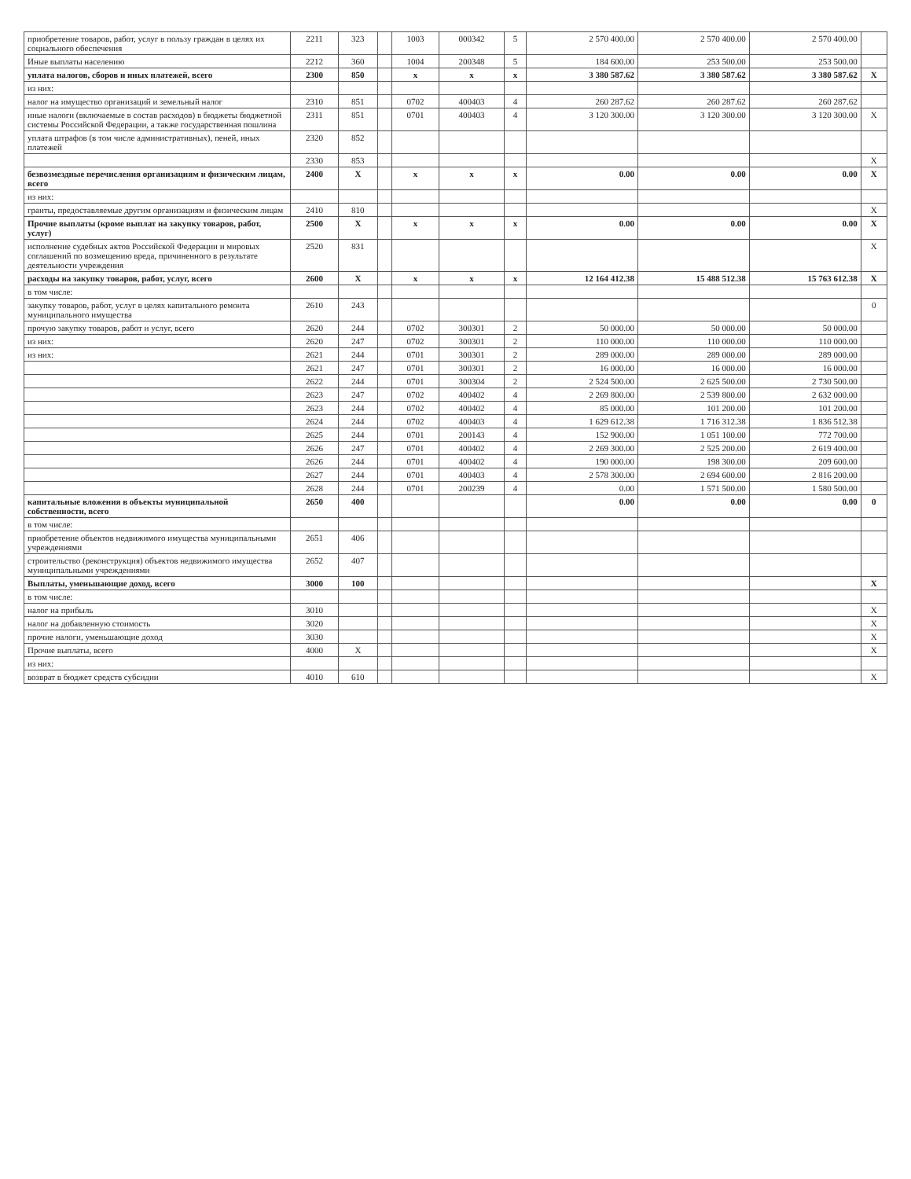| приобретение товаров, работ, услуг в пользу граждан в целях их социального обеспечения | 2211 | 323 | | 1003 | 000342 | 5 | 2 570 400.00 | 2 570 400.00 | 2 570 400.00 | |
| Иные выплаты населению | 2212 | 360 | | 1004 | 200348 | 5 | 184 600.00 | 253 500.00 | 253 500.00 | |
| уплата налогов, сборов и иных платежей, всего | 2300 | 850 | | x | x | x | 3 380 587.62 | 3 380 587.62 | 3 380 587.62 | X |
| из них: | | | | | | | | | | |
| налог на имущество организаций и земельный налог | 2310 | 851 | | 0702 | 400403 | 4 | 260 287.62 | 260 287.62 | 260 287.62 | |
| иные налоги (включаемые в состав расходов) в бюджеты бюджетной системы Российской Федерации, а также государственная пошлина | 2311 | 851 | | 0701 | 400403 | 4 | 3 120 300.00 | 3 120 300.00 | 3 120 300.00 | X |
| уплата штрафов (в том числе административных), пеней, иных платежей | 2320 | 852 | | | | | | | | |
| | 2330 | 853 | | | | | | | | X |
| безвозмездные перечисления организациям и физическим лицам, всего | 2400 | X | | x | x | x | 0.00 | 0.00 | 0.00 | X |
| из них: | | | | | | | | | | |
| гранты, предоставляемые другим организациям и физическим лицам | 2410 | 810 | | | | | | | | X |
| Прочие выплаты (кроме выплат на закупку товаров, работ, услуг) | 2500 | X | | x | x | x | 0.00 | 0.00 | 0.00 | X |
| исполнение судебных актов Российской Федерации и мировых соглашений по возмещению вреда, причиненного в результате деятельности учреждения | 2520 | 831 | | | | | | | | X |
| расходы на закупку товаров, работ, услуг, всего | 2600 | X | | x | x | x | 12 164 412.38 | 15 488 512.38 | 15 763 612.38 | X |
| в том числе: | | | | | | | | | | |
| закупку товаров, работ, услуг в целях капитального ремонта муниципального имущества | 2610 | 243 | | | | | | | | 0 |
| прочую закупку товаров, работ и услуг, всего | 2620 | 244 | | 0702 | 300301 | 2 | 50 000.00 | 50 000.00 | 50 000.00 | |
| из них: | 2620 | 247 | | 0702 | 300301 | 2 | 110 000.00 | 110 000.00 | 110 000.00 | |
| из них: | 2621 | 244 | | 0701 | 300301 | 2 | 289 000.00 | 289 000.00 | 289 000.00 | |
| | 2621 | 247 | | 0701 | 300301 | 2 | 16 000.00 | 16 000.00 | 16 000.00 | |
| | 2622 | 244 | | 0701 | 300304 | 2 | 2 524 500.00 | 2 625 500.00 | 2 730 500.00 | |
| | 2623 | 247 | | 0702 | 400402 | 4 | 2 269 800.00 | 2 539 800.00 | 2 632 000.00 | |
| | 2623 | 244 | | 0702 | 400402 | 4 | 85 000.00 | 101 200.00 | 101 200.00 | |
| | 2624 | 244 | | 0702 | 400403 | 4 | 1 629 612.38 | 1 716 312.38 | 1 836 512.38 | |
| | 2625 | 244 | | 0701 | 200143 | 4 | 152 900.00 | 1 051 100.00 | 772 700.00 | |
| | 2626 | 247 | | 0701 | 400402 | 4 | 2 269 300.00 | 2 525 200.00 | 2 619 400.00 | |
| | 2626 | 244 | | 0701 | 400402 | 4 | 190 000.00 | 198 300.00 | 209 600.00 | |
| | 2627 | 244 | | 0701 | 400403 | 4 | 2 578 300.00 | 2 694 600.00 | 2 816 200.00 | |
| | 2628 | 244 | | 0701 | 200239 | 4 | 0.00 | 1 571 500.00 | 1 580 500.00 | |
| капитальные вложения в объекты муниципальной собственности, всего | 2650 | 400 | | | | | 0.00 | 0.00 | 0.00 | 0 |
| в том числе: | | | | | | | | | | |
| приобретение объектов недвижимого имущества муниципальными учреждениями | 2651 | 406 | | | | | | | | |
| строительство (реконструкция) объектов недвижимого имущества муниципальными учреждениями | 2652 | 407 | | | | | | | | |
| Выплаты, уменьшающие доход, всего | 3000 | 100 | | | | | | | | X |
| в том числе: | | | | | | | | | | |
| налог на прибыль | 3010 | | | | | | | | | X |
| налог на добавленную стоимость | 3020 | | | | | | | | | X |
| прочие налоги, уменьшающие доход | 3030 | | | | | | | | | X |
| Прочие выплаты, всего | 4000 | X | | | | | | | | X |
| из них: | | | | | | | | | | |
| возврат в бюджет средств субсидии | 4010 | 610 | | | | | | | | X |